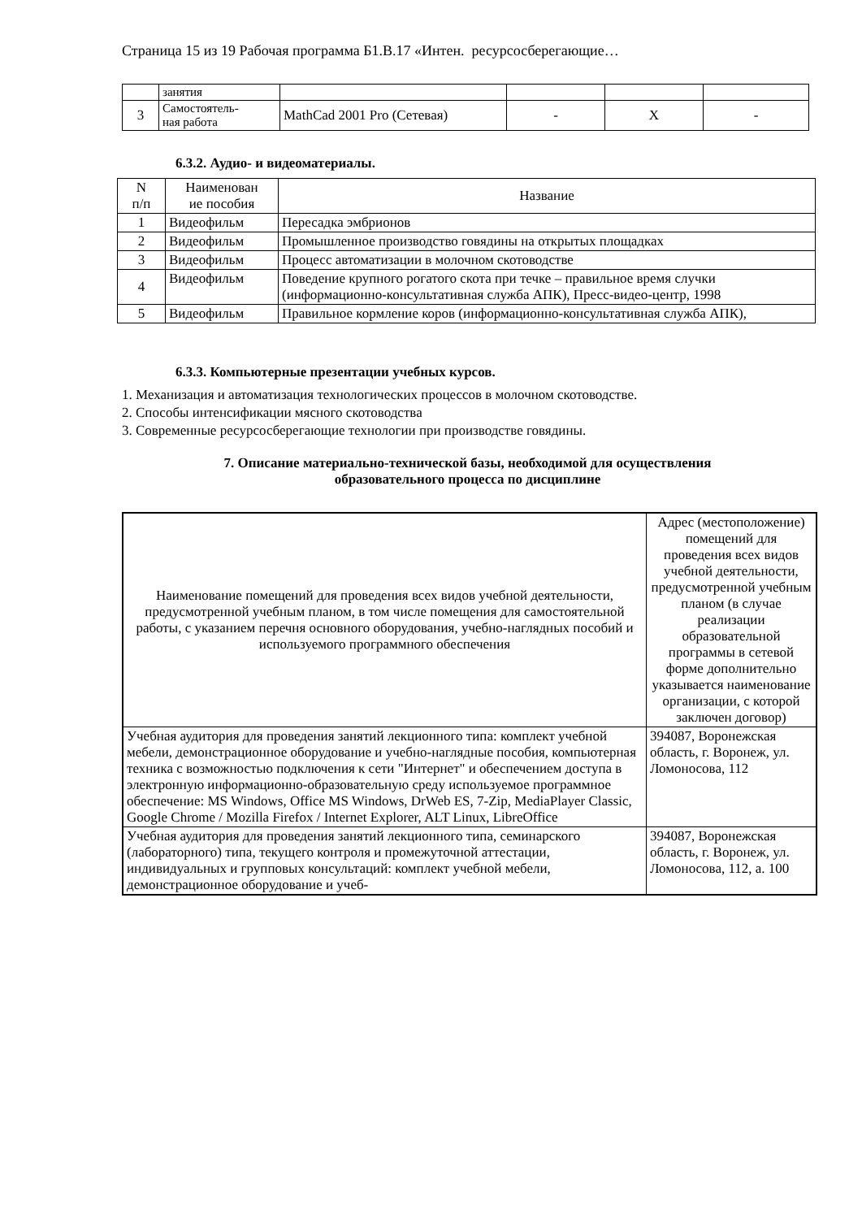Страница 15 из 19 Рабочая программа Б1.В.17 «Интен. ресурсосберегающие…
| | занятия | | | | |
| 3 | Самостоятель- ная работа | MathCad 2001 Pro (Сетевая) | - | X | - |
6.3.2. Аудио- и видеоматериалы.
| N п/п | Наименован ие пособия | Название |
| --- | --- | --- |
| 1 | Видеофильм | Пересадка эмбрионов |
| 2 | Видеофильм | Промышленное производство говядины на открытых площадках |
| 3 | Видеофильм | Процесс автоматизации в молочном скотоводстве |
| 4 | Видеофильм | Поведение крупного рогатого скота при течке – правильное время случки (информационно-консультативная служба АПК), Пресс-видео-центр, 1998 |
| 5 | Видеофильм | Правильное кормление коров (информационно-консультативная служба АПК), |
6.3.3. Компьютерные презентации учебных курсов.
1. Механизация и автоматизация технологических процессов в молочном скотоводстве.
2. Способы интенсификации мясного скотоводства
3. Современные ресурсосберегающие технологии при производстве говядины.
7. Описание материально-технической базы, необходимой для осуществления
образовательного процесса по дисциплине
| Наименование помещений для проведения всех видов учебной деятельности, предусмотренной учебным планом, в том числе помещения для самостоятельной работы, с указанием перечня основного оборудования, учебно-наглядных пособий и используемого программного обеспечения | Адрес (местоположение) помещений для проведения всех видов учебной деятельности, предусмотренной учебным планом (в случае реализации образовательной программы в сетевой форме дополнительно указывается наименование организации, с которой заключен договор) |
| --- | --- |
| Учебная аудитория для проведения занятий лекционного типа: комплект учебной мебели, демонстрационное оборудование и учебно-наглядные пособия, компьютерная техника с возможностью подключения к сети "Интернет" и обеспечением доступа в электронную информационно-образовательную среду используемое программное обеспечение: MS Windows, Office MS Windows, DrWeb ES, 7-Zip, MediaPlayer Classic, Google Chrome / Mozilla Firefox / Internet Explorer, ALT Linux, LibreOffice | 394087, Воронежская область, г. Воронеж, ул. Ломоносова, 112 |
| Учебная аудитория для проведения занятий лекционного типа, семинарского (лабораторного) типа, текущего контроля и промежуточной аттестации, индивидуальных и групповых консультаций: комплект учебной мебели, демонстрационное оборудование и учеб- | 394087, Воронежская область, г. Воронеж, ул. Ломоносова, 112, а. 100 |